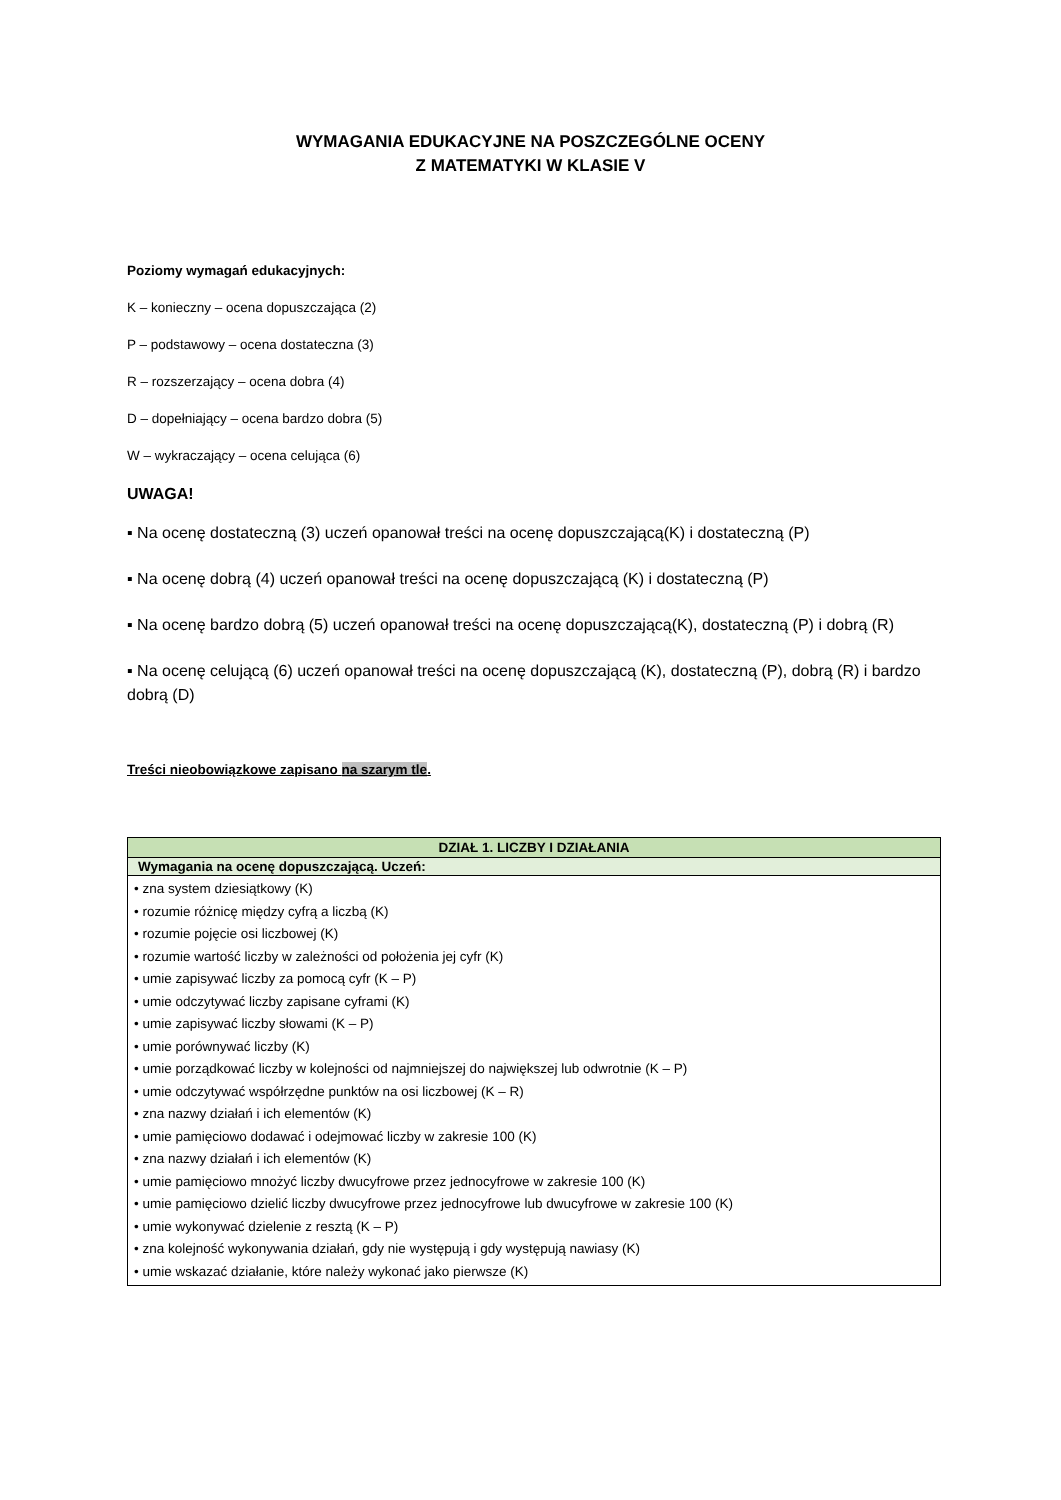WYMAGANIA EDUKACYJNE NA POSZCZEGÓLNE OCENY
Z MATEMATYKI W KLASIE V
Poziomy wymagań edukacyjnych:
K – konieczny – ocena dopuszczająca (2)
P – podstawowy – ocena dostateczna (3)
R – rozszerzający – ocena dobra (4)
D – dopełniający – ocena bardzo dobra (5)
W – wykraczający – ocena celująca (6)
UWAGA!
▪ Na ocenę dostateczną (3) uczeń opanował treści na ocenę dopuszczającą(K) i dostateczną (P)
▪ Na ocenę dobrą (4) uczeń opanował treści na ocenę dopuszczającą (K) i dostateczną (P)
▪ Na ocenę bardzo dobrą (5) uczeń opanował treści na ocenę dopuszczającą(K), dostateczną (P) i dobrą (R)
▪ Na ocenę celującą (6) uczeń opanował treści na ocenę dopuszczającą (K), dostateczną (P), dobrą (R) i bardzo dobrą (D)
Treści nieobowiązkowe zapisano na szarym tle.
| DZIAŁ 1. LICZBY I DZIAŁANIA |
| --- |
| Wymagania na ocenę dopuszczającą. Uczeń: |
| • zna system dziesiątkowy (K) • rozumie różnicę między cyfrą a liczbą (K) • rozumie pojęcie osi liczbowej (K) • rozumie wartość liczby w zależności od położenia jej cyfr (K) • umie zapisywać liczby za pomocą cyfr (K – P) • umie odczytywać liczby zapisane cyframi (K) • umie zapisywać liczby słowami (K – P) • umie porównywać liczby (K) • umie porządkować liczby w kolejności od najmniejszej do największej lub odwrotnie (K – P) • umie odczytywać współrzędne punktów na osi liczbowej (K – R) • zna nazwy działań i ich elementów (K) • umie pamięciowo dodawać i odejmować liczby w zakresie 100 (K) • zna nazwy działań i ich elementów (K) • umie pamięciowo mnożyć liczby dwucyfrowe przez jednocyfrowe w zakresie 100 (K) • umie pamięciowo dzielić liczby dwucyfrowe przez jednocyfrowe lub dwucyfrowe w zakresie 100 (K) • umie wykonywać dzielenie z resztą (K – P) • zna kolejność wykonywania działań, gdy nie występują i gdy występują nawiasy (K) • umie wskazać działanie, które należy wykonać jako pierwsze (K) |